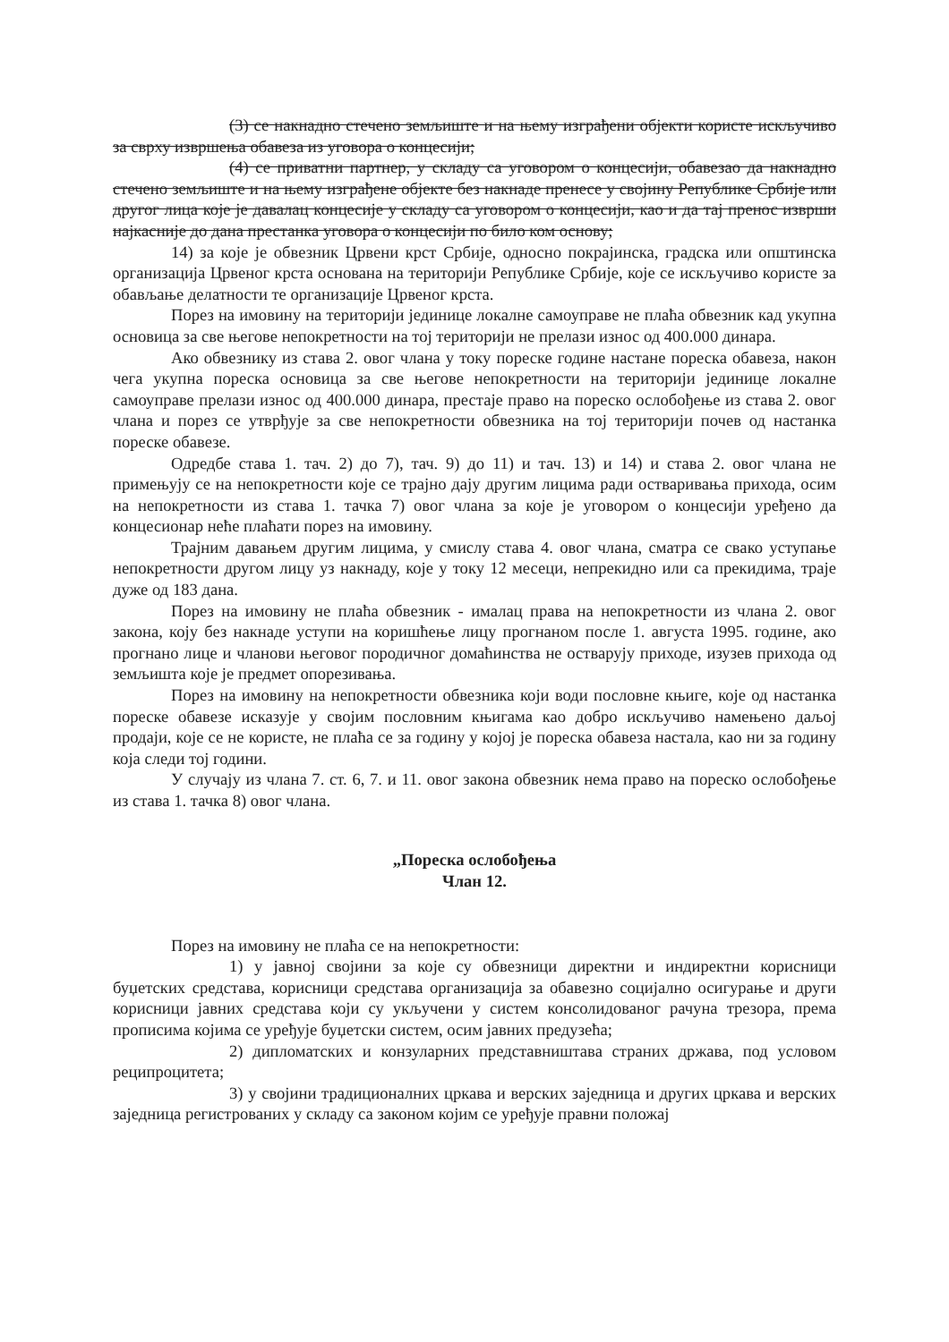(3) се накнадно стечено земљиште и на њему изграђени објекти користе искључиво за сврху извршења обавеза из уговора о концесији;
(4) се приватни партнер, у складу са уговором о концесији, обавезао да накнадно стечено земљиште и на њему изграђене објекте без накнаде пренесе у својину Републике Србије или другог лица које је давалац концесије у складу са уговором о концесији, као и да тај пренос изврши најкасније до дана престанка уговора о концесији по било ком основу;
14) за које је обвезник Црвени крст Србије, односно покрајинска, градска или општинска организација Црвеног крста основана на територији Републике Србије, које се искључиво користе за обављање делатности те организације Црвеног крста.
Порез на имовину на територији јединице локалне самоуправе не плаћа обвезник кад укупна основица за све његове непокретности на тој територији не прелази износ од 400.000 динара.
Ако обвезнику из става 2. овог члана у току пореске године настане пореска обавеза, након чега укупна пореска основица за све његове непокретности на територији јединице локалне самоуправе прелази износ од 400.000 динара, престаје право на пореско ослобођење из става 2. овог члана и порез се утврђује за све непокретности обвезника на тој територији почев од настанка пореске обавезе.
Одредбе става 1. тач. 2) до 7), тач. 9) до 11) и тач. 13) и 14) и става 2. овог члана не примењују се на непокретности које се трајно дају другим лицима ради остваривања прихода, осим на непокретности из става 1. тачка 7) овог члана за које је уговором о концесији уређено да концесионар неће плаћати порез на имовину.
Трајним давањем другим лицима, у смислу става 4. овог члана, сматра се свако уступање непокретности другом лицу уз накнаду, које у току 12 месеци, непрекидно или са прекидима, траје дуже од 183 дана.
Порез на имовину не плаћа обвезник - ималац права на непокретности из члана 2. овог закона, коју без накнаде уступи на коришћење лицу прогнаном после 1. августа 1995. године, ако прогнано лице и чланови његовог породичног домаћинства не остварују приходе, изузев прихода од земљишта које је предмет опорезивања.
Порез на имовину на непокретности обвезника који води пословне књиге, које од настанка пореске обавезе исказује у својим пословним књигама као добро искључиво намењено даљој продаји, које се не користе, не плаћа се за годину у којој је пореска обавеза настала, као ни за годину која следи тој години.
У случају из члана 7. ст. 6, 7. и 11. овог закона обвезник нема право на пореско ослобођење из става 1. тачка 8) овог члана.
„Пореска ослобођења
Члан 12.
Порез на имовину не плаћа се на непокретности:
1) у јавној својини за које су обвезници директни и индиректни корисници буџетских средстава, корисници средстава организација за обавезно социјално осигурање и други корисници јавних средстава који су укључени у систем консолидованог рачуна трезора, према прописима којима се уређује буџетски систем, осим јавних предузећа;
2) дипломатских и конзуларних представништава страних држава, под условом реципроцитета;
3) у својини традиционалних цркава и верских заједница и других цркава и верских заједница регистрованих у складу са законом којим се уређује правни положај